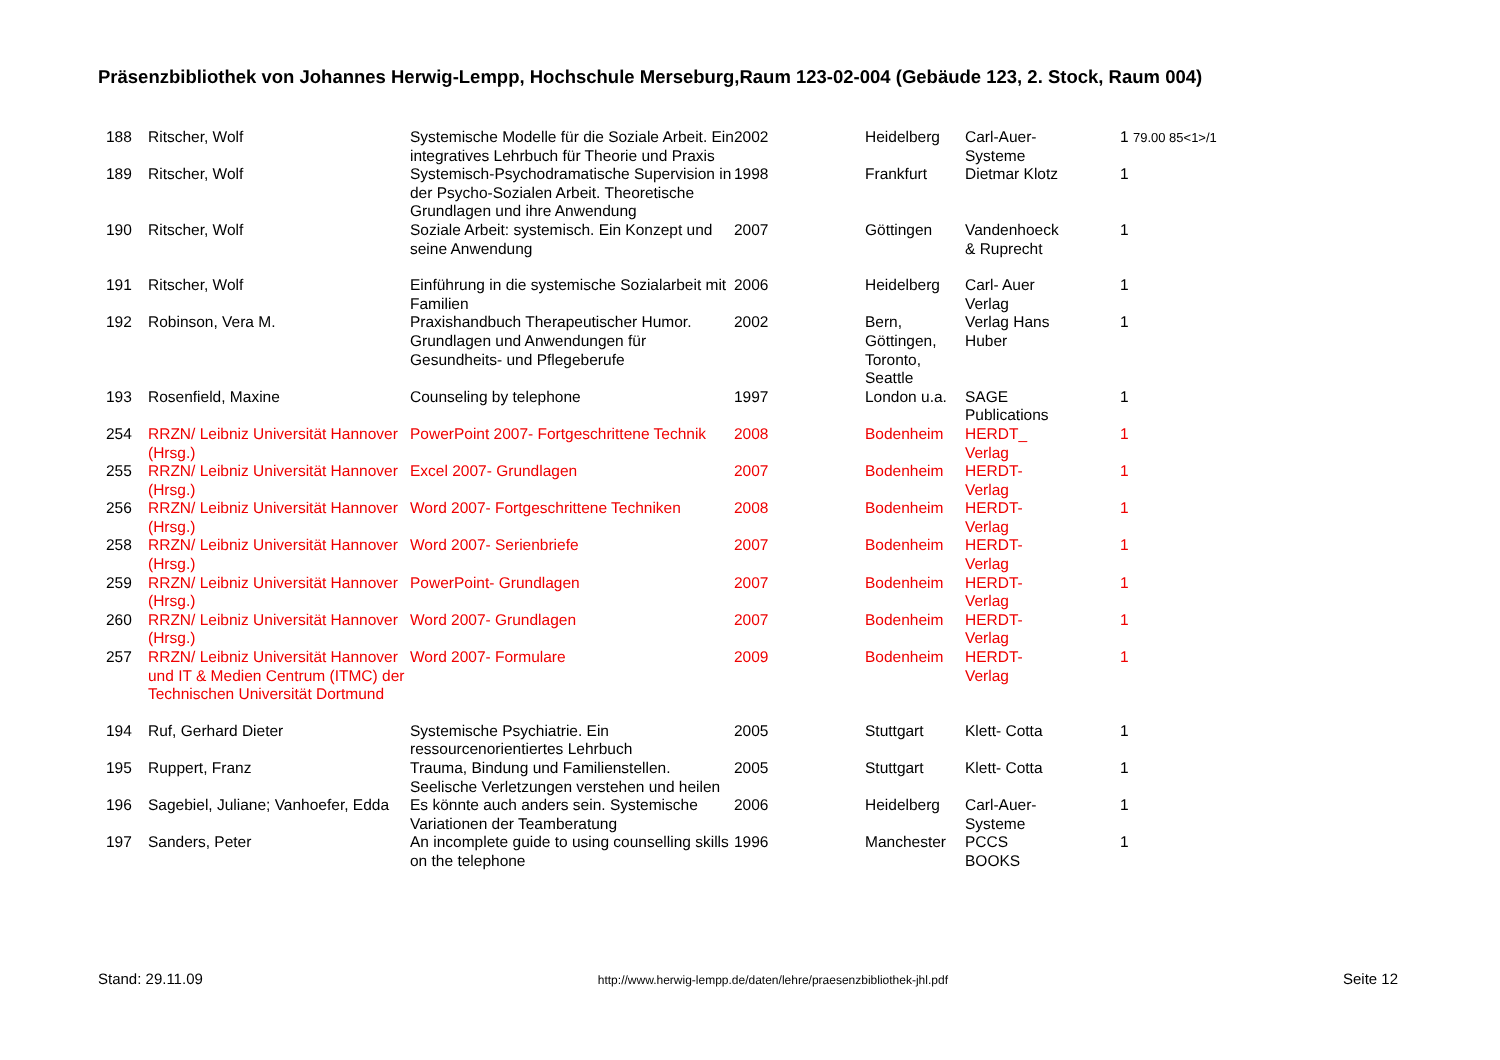Präsenzbibliothek von Johannes Herwig-Lempp, Hochschule Merseburg,Raum 123-02-004 (Gebäude 123, 2. Stock, Raum 004)
| 188 | Ritscher, Wolf | Systemische Modelle für die Soziale Arbeit. Ein integratives Lehrbuch für Theorie und Praxis | 2002 | Heidelberg | Carl-Auer- Systeme | 1 79.00 85<1>/1 |
| 189 | Ritscher, Wolf | Systemisch-Psychodramatische Supervision in der Psycho-Sozialen Arbeit. Theoretische Grundlagen und ihre Anwendung | 1998 | Frankfurt | Dietmar Klotz | 1 |
| 190 | Ritscher, Wolf | Soziale Arbeit: systemisch. Ein Konzept und seine Anwendung | 2007 | Göttingen | Vandenhoeck & Ruprecht | 1 |
| 191 | Ritscher, Wolf | Einführung in die systemische Sozialarbeit mit Familien | 2006 | Heidelberg | Carl- Auer Verlag | 1 |
| 192 | Robinson, Vera M. | Praxishandbuch Therapeutischer Humor. Grundlagen und Anwendungen für Gesundheits- und Pflegeberufe | 2002 | Bern, Göttingen, Toronto, Seattle | Verlag Hans Huber | 1 |
| 193 | Rosenfield, Maxine | Counseling by telephone | 1997 | London u.a. | SAGE Publications | 1 |
| 254 | RRZN/ Leibniz Universität Hannover (Hrsg.) | PowerPoint 2007- Fortgeschrittene Technik | 2008 | Bodenheim | HERDT_ Verlag | 1 |
| 255 | RRZN/ Leibniz Universität Hannover (Hrsg.) | Excel 2007- Grundlagen | 2007 | Bodenheim | HERDT- Verlag | 1 |
| 256 | RRZN/ Leibniz Universität Hannover (Hrsg.) | Word 2007- Fortgeschrittene Techniken | 2008 | Bodenheim | HERDT- Verlag | 1 |
| 258 | RRZN/ Leibniz Universität Hannover (Hrsg.) | Word 2007- Serienbriefe | 2007 | Bodenheim | HERDT- Verlag | 1 |
| 259 | RRZN/ Leibniz Universität Hannover (Hrsg.) | PowerPoint- Grundlagen | 2007 | Bodenheim | HERDT- Verlag | 1 |
| 260 | RRZN/ Leibniz Universität Hannover (Hrsg.) | Word 2007- Grundlagen | 2007 | Bodenheim | HERDT- Verlag | 1 |
| 257 | RRZN/ Leibniz Universität Hannover und IT & Medien Centrum (ITMC) der Technischen Universität Dortmund | Word 2007- Formulare | 2009 | Bodenheim | HERDT- Verlag | 1 |
| 194 | Ruf, Gerhard Dieter | Systemische Psychiatrie. Ein ressourcenorientiertes Lehrbuch | 2005 | Stuttgart | Klett- Cotta | 1 |
| 195 | Ruppert, Franz | Trauma, Bindung und Familienstellen. Seelische Verletzungen verstehen und heilen | 2005 | Stuttgart | Klett- Cotta | 1 |
| 196 | Sagebiel, Juliane; Vanhoefer, Edda | Es könnte auch anders sein. Systemische Variationen der Teamberatung | 2006 | Heidelberg | Carl-Auer- Systeme | 1 |
| 197 | Sanders, Peter | An incomplete guide to using counselling skills on the telephone | 1996 | Manchester | PCCS BOOKS | 1 |
Stand: 29.11.09 http://www.herwig-lempp.de/daten/lehre/praesenzbibliothek-jhl.pdf Seite 12